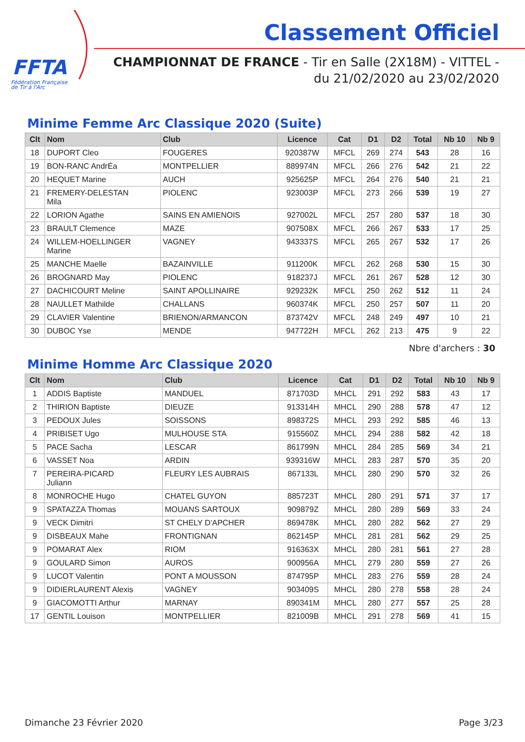FFTA
Fédération Française
de Tir à l'Arc
Classement Officiel
CHAMPIONNAT DE FRANCE - Tir en Salle (2X18M) - VITTEL -
du 21/02/2020 au 23/02/2020
Minime Femme Arc Classique 2020 (Suite)
| Clt | Nom | Club | Licence | Cat | D1 | D2 | Total | Nb 10 | Nb 9 |
| --- | --- | --- | --- | --- | --- | --- | --- | --- | --- |
| 18 | DUPORT Cleo | FOUGERES | 920387W | MFCL | 269 | 274 | 543 | 28 | 16 |
| 19 | BON-RANC AndrÉa | MONTPELLIER | 889974N | MFCL | 266 | 276 | 542 | 21 | 22 |
| 20 | HEQUET Marine | AUCH | 925625P | MFCL | 264 | 276 | 540 | 21 | 21 |
| 21 | FREMERY-DELESTAN Mila | PIOLENC | 923003P | MFCL | 273 | 266 | 539 | 19 | 27 |
| 22 | LORION Agathe | SAINS EN AMIENOIS | 927002L | MFCL | 257 | 280 | 537 | 18 | 30 |
| 23 | BRAULT Clemence | MAZE | 907508X | MFCL | 266 | 267 | 533 | 17 | 25 |
| 24 | WILLEM-HOELLINGER Marine | VAGNEY | 943337S | MFCL | 265 | 267 | 532 | 17 | 26 |
| 25 | MANCHE Maelle | BAZAINVILLE | 911200K | MFCL | 262 | 268 | 530 | 15 | 30 |
| 26 | BROGNARD May | PIOLENC | 918237J | MFCL | 261 | 267 | 528 | 12 | 30 |
| 27 | DACHICOURT Meline | SAINT APOLLINAIRE | 929232K | MFCL | 250 | 262 | 512 | 11 | 24 |
| 28 | NAULLET Mathilde | CHALLANS | 960374K | MFCL | 250 | 257 | 507 | 11 | 20 |
| 29 | CLAVIER Valentine | BRIENON/ARMANCON | 873742V | MFCL | 248 | 249 | 497 | 10 | 21 |
| 30 | DUBOC Yse | MENDE | 947722H | MFCL | 262 | 213 | 475 | 9 | 22 |
Nbre d'archers : 30
Minime Homme Arc Classique 2020
| Clt | Nom | Club | Licence | Cat | D1 | D2 | Total | Nb 10 | Nb 9 |
| --- | --- | --- | --- | --- | --- | --- | --- | --- | --- |
| 1 | ADDIS Baptiste | MANDUEL | 871703D | MHCL | 291 | 292 | 583 | 43 | 17 |
| 2 | THIRION Baptiste | DIEUZE | 913314H | MHCL | 290 | 288 | 578 | 47 | 12 |
| 3 | PEDOUX Jules | SOISSONS | 898372S | MHCL | 293 | 292 | 585 | 46 | 13 |
| 4 | PRIBISET Ugo | MULHOUSE STA | 915560Z | MHCL | 294 | 288 | 582 | 42 | 18 |
| 5 | PACE Sacha | LESCAR | 861799N | MHCL | 284 | 285 | 569 | 34 | 21 |
| 6 | VASSET Noa | ARDIN | 939316W | MHCL | 283 | 287 | 570 | 35 | 20 |
| 7 | PEREIRA-PICARD Juliann | FLEURY LES AUBRAIS | 867133L | MHCL | 280 | 290 | 570 | 32 | 26 |
| 8 | MONROCHE Hugo | CHATEL GUYON | 885723T | MHCL | 280 | 291 | 571 | 37 | 17 |
| 9 | SPATAZZA Thomas | MOUANS SARTOUX | 909879Z | MHCL | 280 | 289 | 569 | 33 | 24 |
| 9 | VECK Dimitri | ST CHELY D'APCHER | 869478K | MHCL | 280 | 282 | 562 | 27 | 29 |
| 9 | DISBEAUX Mahe | FRONTIGNAN | 862145P | MHCL | 281 | 281 | 562 | 29 | 25 |
| 9 | POMARAT Alex | RIOM | 916363X | MHCL | 280 | 281 | 561 | 27 | 28 |
| 9 | GOULARD Simon | AUROS | 900956A | MHCL | 279 | 280 | 559 | 27 | 26 |
| 9 | LUCOT Valentin | PONT A MOUSSON | 874795P | MHCL | 283 | 276 | 559 | 28 | 24 |
| 9 | DIDIERLAURENT Alexis | VAGNEY | 903409S | MHCL | 280 | 278 | 558 | 28 | 24 |
| 9 | GIACOMOTTI Arthur | MARNAY | 890341M | MHCL | 280 | 277 | 557 | 25 | 28 |
| 17 | GENTIL Louison | MONTPELLIER | 821009B | MHCL | 291 | 278 | 569 | 41 | 15 |
Dimanche 23 Février 2020 Page 3/23